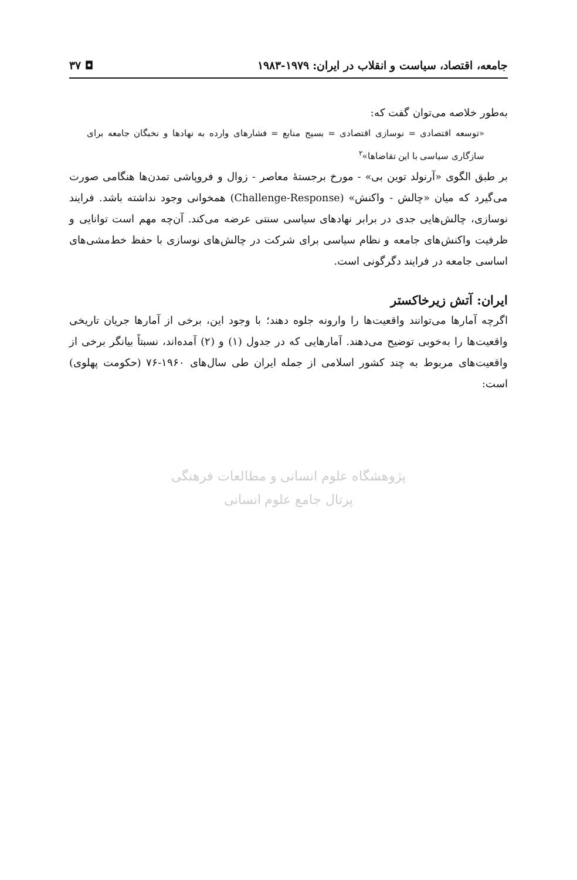جامعه، اقتصاد، سیاست و انقلاب در ایران: ۱۹۷۹-۱۹۸۳ ◘ ۳۷
به‌طور خلاصه می‌توان گفت که:
«توسعه اقتصادی = نوسازی اقتصادی = بسیج منابع = فشارهای وارده به نهادها و نخبگان جامعه برای سازگاری سیاسی با این تقاضاها»<sup>۲</sup>
بر طبق الگوی «آرنولد توین بی» - مورخ برجستهٔ معاصر - زوال و فروپاشی تمدن‌ها هنگامی صورت می‌گیرد که میان «چالش - واکنش» (Challenge-Response) همخوانی وجود نداشته باشد. فرایند نوسازی، چالش‌هایی جدی در برابر نهادهای سیاسی سنتی عرضه می‌کند. آن‌چه مهم است توانایی و ظرفیت واکنش‌های جامعه و نظام سیاسی برای شرکت در چالش‌های نوسازی با حفظ خط‌مشی‌های اساسی جامعه در فرایند دگرگونی است.
ایران: آتش زیرخاکستر
اگرچه آمارها می‌توانند واقعیت‌ها را وارونه جلوه دهند؛ با وجود این، برخی از آمارها جریان تاریخی واقعیت‌ها را به‌خوبی توضیح می‌دهند. آمارهایی که در جدول (۱) و (۲) آمده‌اند، نسبتاً بیانگر برخی از واقعیت‌های مربوط به چند کشور اسلامی از جمله ایران طی سال‌های ۱۹۶۰-۷۶ (حکومت پهلوی) است:
پژوهشگاه علوم انسانی و مطالعات فرهنگی
پرتال جامع علوم انسانی